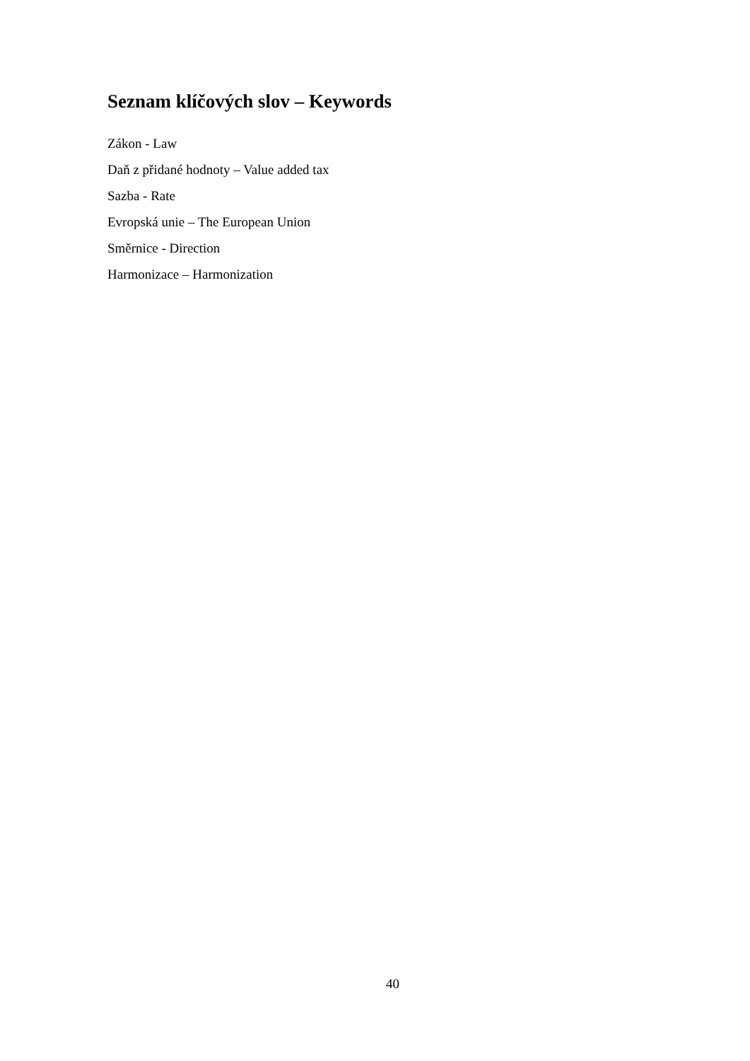Seznam klíčových slov – Keywords
Zákon - Law
Daň z přidané hodnoty – Value added tax
Sazba - Rate
Evropská unie – The European Union
Směrnice - Direction
Harmonizace – Harmonization
40